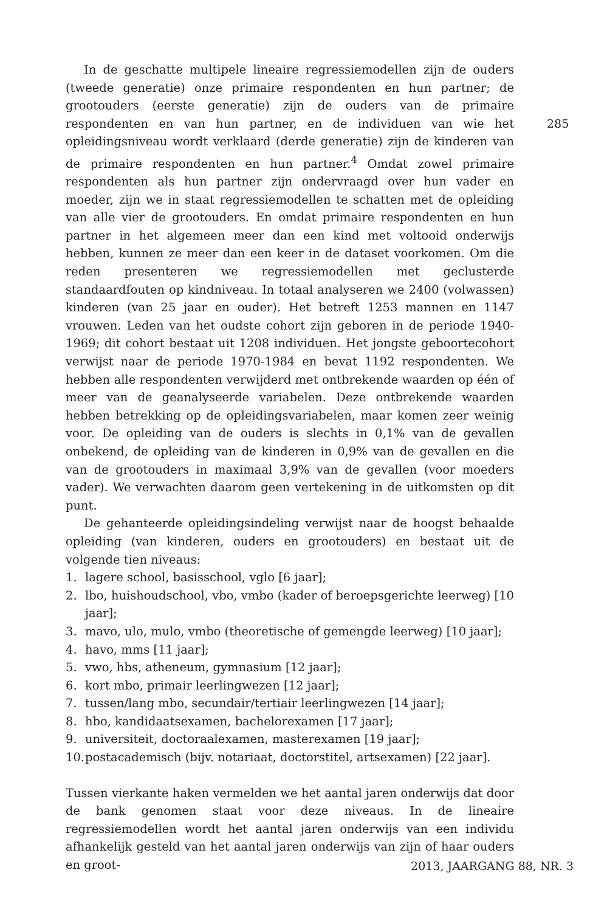285
In de geschatte multipele lineaire regressiemodellen zijn de ouders (tweede generatie) onze primaire respondenten en hun partner; de grootouders (eerste generatie) zijn de ouders van de primaire respondenten en van hun partner, en de individuen van wie het opleidingsniveau wordt verklaard (derde generatie) zijn de kinderen van de primaire respondenten en hun partner.<sup>4</sup> Omdat zowel primaire respondenten als hun partner zijn ondervraagd over hun vader en moeder, zijn we in staat regressiemodellen te schatten met de opleiding van alle vier de grootouders. En omdat primaire respondenten en hun partner in het algemeen meer dan een kind met voltooid onderwijs hebben, kunnen ze meer dan een keer in de dataset voorkomen. Om die reden presenteren we regressiemodellen met geclusterde standaardfouten op kindniveau. In totaal analyseren we 2400 (volwassen) kinderen (van 25 jaar en ouder). Het betreft 1253 mannen en 1147 vrouwen. Leden van het oudste cohort zijn geboren in de periode 1940-1969; dit cohort bestaat uit 1208 individuen. Het jongste geboortecohort verwijst naar de periode 1970-1984 en bevat 1192 respondenten. We hebben alle respondenten verwijderd met ontbrekende waarden op één of meer van de geanalyseerde variabelen. Deze ontbrekende waarden hebben betrekking op de opleidingsvariabelen, maar komen zeer weinig voor. De opleiding van de ouders is slechts in 0,1% van de gevallen onbekend, de opleiding van de kinderen in 0,9% van de gevallen en die van de grootouders in maximaal 3,9% van de gevallen (voor moeders vader). We verwachten daarom geen vertekening in de uitkomsten op dit punt.
De gehanteerde opleidingsindeling verwijst naar de hoogst behaalde opleiding (van kinderen, ouders en grootouders) en bestaat uit de volgende tien niveaus:
1. lagere school, basisschool, vglo [6 jaar];
2. lbo, huishoudschool, vbo, vmbo (kader of beroepsgerichte leerweg) [10 jaar];
3. mavo, ulo, mulo, vmbo (theoretische of gemengde leerweg) [10 jaar];
4. havo, mms [11 jaar];
5. vwo, hbs, atheneum, gymnasium [12 jaar];
6. kort mbo, primair leerlingwezen [12 jaar];
7. tussen/lang mbo, secundair/tertiair leerlingwezen [14 jaar];
8. hbo, kandidaatsexamen, bachelorexamen [17 jaar];
9. universiteit, doctoraalexamen, masterexamen [19 jaar];
10. postacademisch (bijv. notariaat, doctorstitel, artsexamen) [22 jaar].
Tussen vierkante haken vermelden we het aantal jaren onderwijs dat door de bank genomen staat voor deze niveaus. In de lineaire regressiemodellen wordt het aantal jaren onderwijs van een individu afhankelijk gesteld van het aantal jaren onderwijs van zijn of haar ouders en groot-
2013, JAARGANG 88, NR. 3